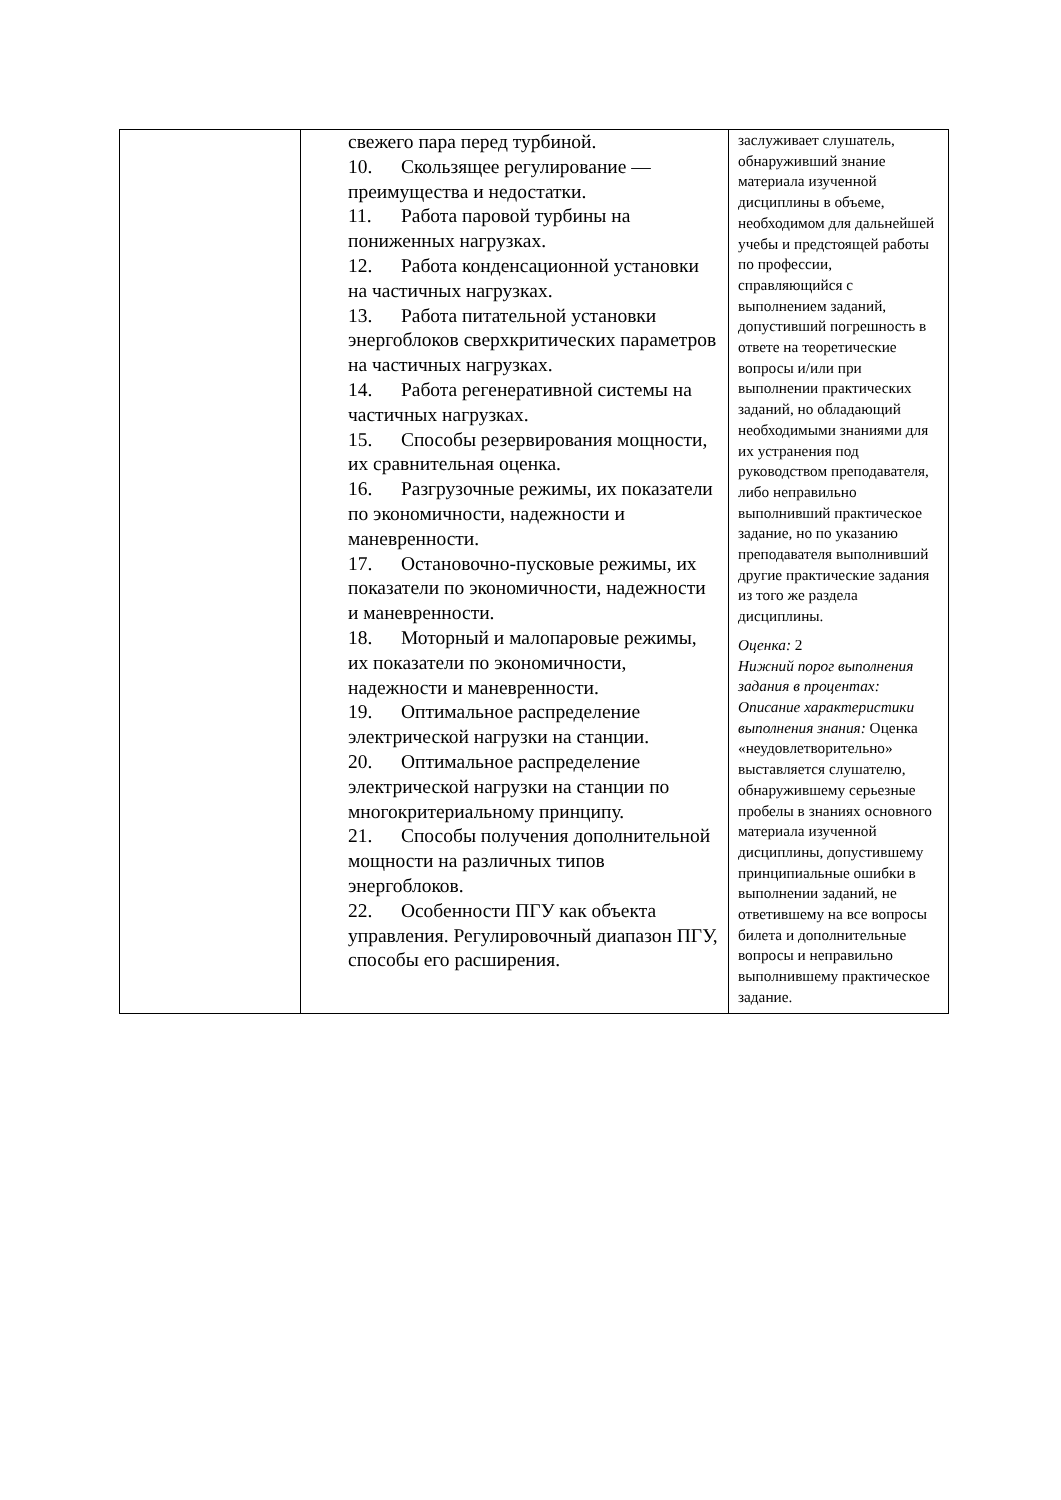| | свежего пара перед турбиной. 10. Скользящее регулирование — преимущества и недостатки. 11. Работа паровой турбины на пониженных нагрузках. 12. Работа конденсационной установки на частичных нагрузках. 13. Работа питательной установки энергоблоков сверхкритических параметров на частичных нагрузках. 14. Работа регенеративной системы на частичных нагрузках. 15. Способы резервирования мощности, их сравнительная оценка. 16. Разгрузочные режимы, их показатели по экономичности, надежности и маневренности. 17. Остановочно-пусковые режимы, их показатели по экономичности, надежности и маневренности. 18. Моторный и малопаровые режимы, их показатели по экономичности, надежности и маневренности. 19. Оптимальное распределение электрической нагрузки на станции. 20. Оптимальное распределение электрической нагрузки на станции по многокритериальному принципу. 21. Способы получения дополнительной мощности на различных типов энергоблоков. 22. Особенности ПГУ как объекта управления. Регулировочный диапазон ПГУ, способы его расширения. | заслуживает слушатель, обнаруживший знание материала изученной дисциплины в объеме, необходимом для дальнейшей учебы и предстоящей работы по профессии, справляющийся с выполнением заданий, допустивший погрешность в ответе на теоретические вопросы и/или при выполнении практических заданий, но обладающий необходимыми знаниями для их устранения под руководством преподавателя, либо неправильно выполнивший практическое задание, но по указанию преподавателя выполнивший другие практические задания из того же раздела дисциплины. Оценка: 2 Нижний порог выполнения задания в процентах: Описание характеристики выполнения знания: Оценка «неудовлетворительно» выставляется слушателю, обнаружившему серьезные пробелы в знаниях основного материала изученной дисциплины, допустившему принципиальные ошибки в выполнении заданий, не ответившему на все вопросы билета и дополнительные вопросы и неправильно выполнившему практическое задание. |